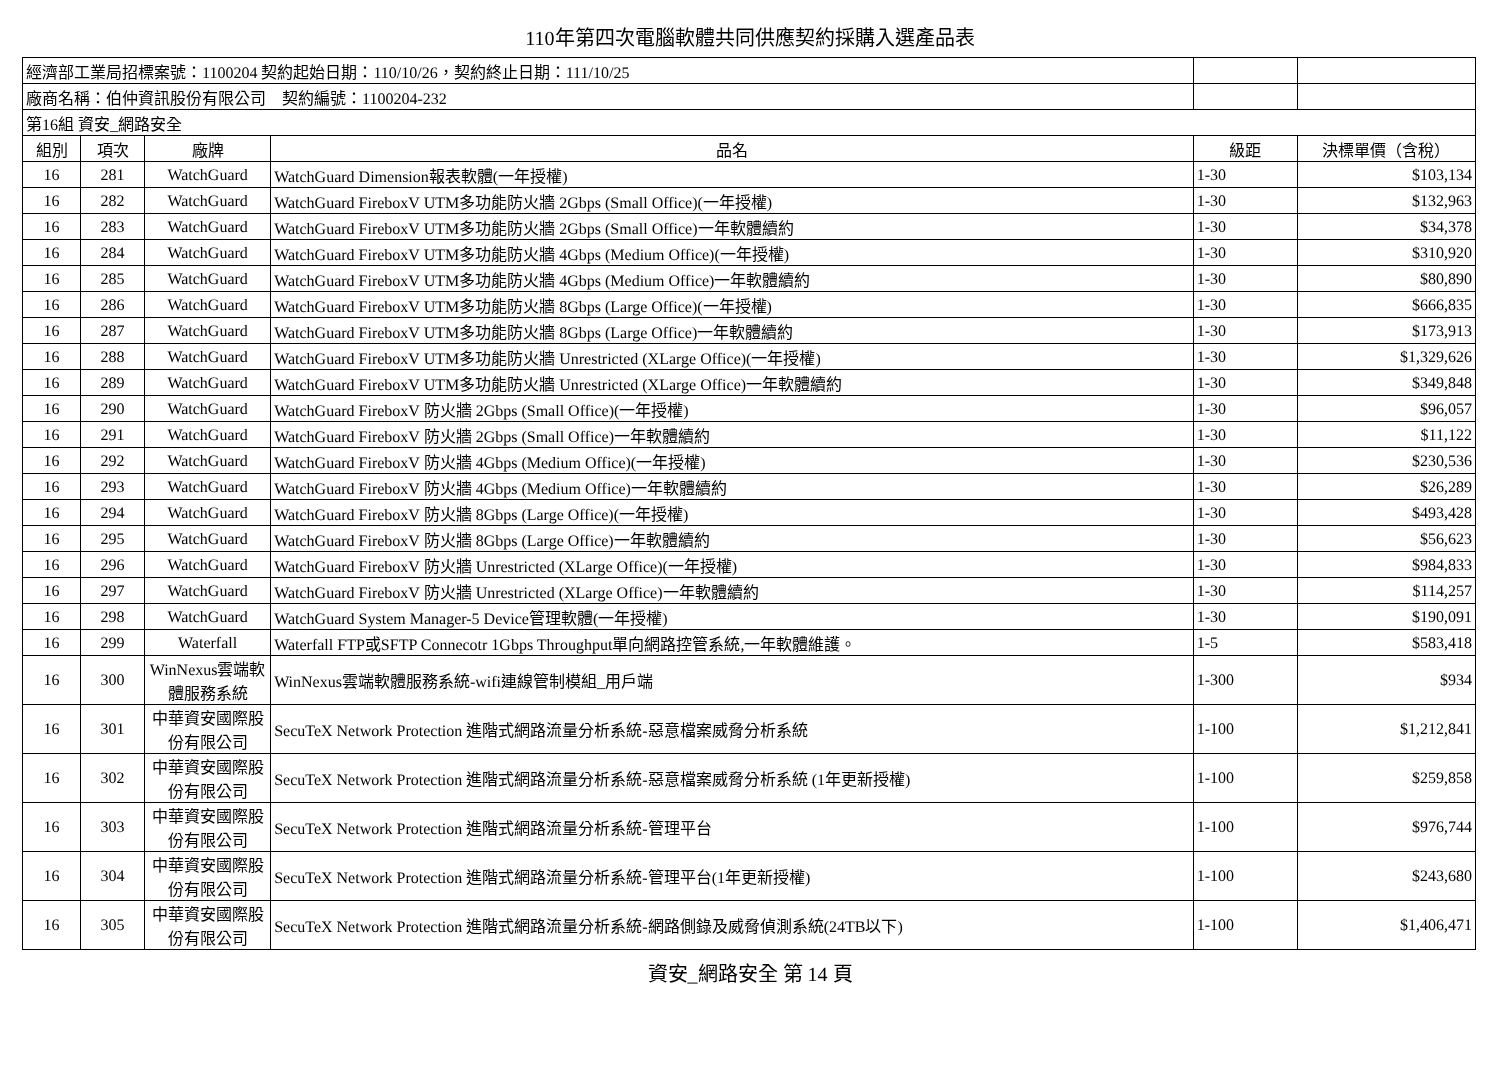110年第四次電腦軟體共同供應契約採購入選產品表
| 經濟部工業局招標案號：1100204 契約起始日期：110/10/26，契約終止日期：111/10/25 | | | | | |
| 廠商名稱：伯仲資訊股份有限公司 契約編號：1100204-232 | | | | | |
| 第16組 資安_網路安全 | | | | | |
| 組別 | 項次 | 廠牌 | 品名 | 級距 | 決標單價（含稅） |
| 16 | 281 | WatchGuard | WatchGuard Dimension報表軟體(一年授權) | 1-30 | $103,134 |
| 16 | 282 | WatchGuard | WatchGuard FireboxV UTM多功能防火牆 2Gbps (Small Office)(一年授權) | 1-30 | $132,963 |
| 16 | 283 | WatchGuard | WatchGuard FireboxV UTM多功能防火牆 2Gbps (Small Office)一年軟體續約 | 1-30 | $34,378 |
| 16 | 284 | WatchGuard | WatchGuard FireboxV UTM多功能防火牆 4Gbps (Medium Office)(一年授權) | 1-30 | $310,920 |
| 16 | 285 | WatchGuard | WatchGuard FireboxV UTM多功能防火牆 4Gbps (Medium Office)一年軟體續約 | 1-30 | $80,890 |
| 16 | 286 | WatchGuard | WatchGuard FireboxV UTM多功能防火牆 8Gbps (Large Office)(一年授權) | 1-30 | $666,835 |
| 16 | 287 | WatchGuard | WatchGuard FireboxV UTM多功能防火牆 8Gbps (Large Office)一年軟體續約 | 1-30 | $173,913 |
| 16 | 288 | WatchGuard | WatchGuard FireboxV UTM多功能防火牆 Unrestricted (XLarge Office)(一年授權) | 1-30 | $1,329,626 |
| 16 | 289 | WatchGuard | WatchGuard FireboxV UTM多功能防火牆 Unrestricted (XLarge Office)一年軟體續約 | 1-30 | $349,848 |
| 16 | 290 | WatchGuard | WatchGuard FireboxV 防火牆 2Gbps (Small Office)(一年授權) | 1-30 | $96,057 |
| 16 | 291 | WatchGuard | WatchGuard FireboxV 防火牆 2Gbps (Small Office)一年軟體續約 | 1-30 | $11,122 |
| 16 | 292 | WatchGuard | WatchGuard FireboxV 防火牆 4Gbps (Medium Office)(一年授權) | 1-30 | $230,536 |
| 16 | 293 | WatchGuard | WatchGuard FireboxV 防火牆 4Gbps (Medium Office)一年軟體續約 | 1-30 | $26,289 |
| 16 | 294 | WatchGuard | WatchGuard FireboxV 防火牆 8Gbps (Large Office)(一年授權) | 1-30 | $493,428 |
| 16 | 295 | WatchGuard | WatchGuard FireboxV 防火牆 8Gbps (Large Office)一年軟體續約 | 1-30 | $56,623 |
| 16 | 296 | WatchGuard | WatchGuard FireboxV 防火牆 Unrestricted (XLarge Office)(一年授權) | 1-30 | $984,833 |
| 16 | 297 | WatchGuard | WatchGuard FireboxV 防火牆 Unrestricted (XLarge Office)一年軟體續約 | 1-30 | $114,257 |
| 16 | 298 | WatchGuard | WatchGuard System Manager-5 Device管理軟體(一年授權) | 1-30 | $190,091 |
| 16 | 299 | Waterfall | Waterfall FTP或SFTP Connecotr 1Gbps Throughput單向網路控管系統,一年軟體維護。 | 1-5 | $583,418 |
| 16 | 300 | WinNexus雲端軟體服務系統 | WinNexus雲端軟體服務系統-wifi連線管制模組_用戶端 | 1-300 | $934 |
| 16 | 301 | 中華資安國際股份有限公司 | SecuTeX Network Protection 進階式網路流量分析系統-惡意檔案威脅分析系統 | 1-100 | $1,212,841 |
| 16 | 302 | 中華資安國際股份有限公司 | SecuTeX Network Protection 進階式網路流量分析系統-惡意檔案威脅分析系統 (1年更新授權) | 1-100 | $259,858 |
| 16 | 303 | 中華資安國際股份有限公司 | SecuTeX Network Protection 進階式網路流量分析系統-管理平台 | 1-100 | $976,744 |
| 16 | 304 | 中華資安國際股份有限公司 | SecuTeX Network Protection 進階式網路流量分析系統-管理平台(1年更新授權) | 1-100 | $243,680 |
| 16 | 305 | 中華資安國際股份有限公司 | SecuTeX Network Protection 進階式網路流量分析系統-網路側錄及威脅偵測系統(24TB以下) | 1-100 | $1,406,471 |
資安_網路安全 第 14 頁